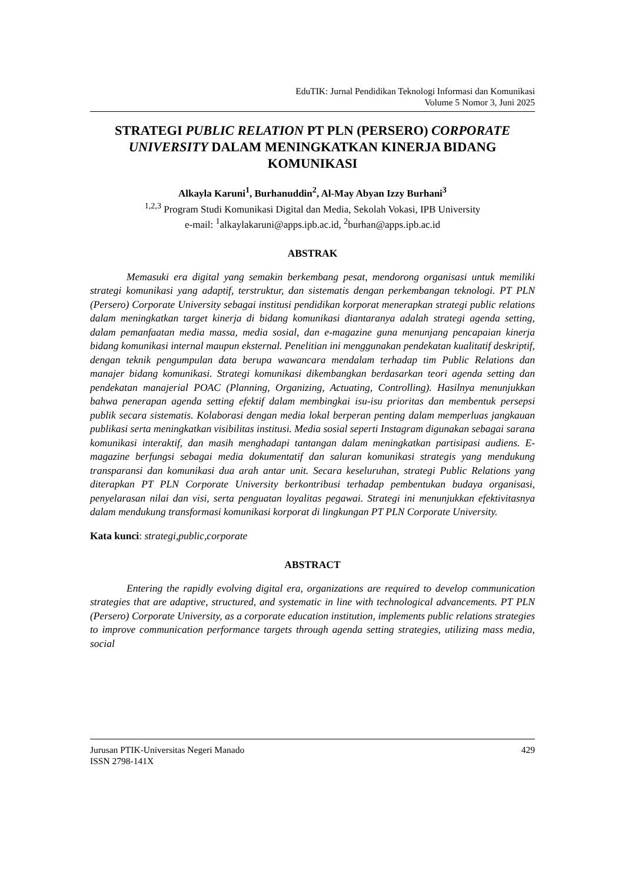EduTIK: Jurnal Pendidikan Teknologi Informasi dan Komunikasi
Volume 5 Nomor 3, Juni 2025
STRATEGI PUBLIC RELATION PT PLN (PERSERO) CORPORATE UNIVERSITY DALAM MENINGKATKAN KINERJA BIDANG KOMUNIKASI
Alkayla Karuni<sup>1</sup>, Burhanuddin<sup>2</sup>, Al-May Abyan Izzy Burhani<sup>3</sup>
<sup>1,2,3</sup> Program Studi Komunikasi Digital dan Media, Sekolah Vokasi, IPB University
e-mail: <sup>1</sup>alkaylakaruni@apps.ipb.ac.id, <sup>2</sup>burhan@apps.ipb.ac.id
ABSTRAK
Memasuki era digital yang semakin berkembang pesat, mendorong organisasi untuk memiliki strategi komunikasi yang adaptif, terstruktur, dan sistematis dengan perkembangan teknologi. PT PLN (Persero) Corporate University sebagai institusi pendidikan korporat menerapkan strategi public relations dalam meningkatkan target kinerja di bidang komunikasi diantaranya adalah strategi agenda setting, dalam pemanfaatan media massa, media sosial, dan e-magazine guna menunjang pencapaian kinerja bidang komunikasi internal maupun eksternal. Penelitian ini menggunakan pendekatan kualitatif deskriptif, dengan teknik pengumpulan data berupa wawancara mendalam terhadap tim Public Relations dan manajer bidang komunikasi. Strategi komunikasi dikembangkan berdasarkan teori agenda setting dan pendekatan manajerial POAC (Planning, Organizing, Actuating, Controlling). Hasilnya menunjukkan bahwa penerapan agenda setting efektif dalam membingkai isu-isu prioritas dan membentuk persepsi publik secara sistematis. Kolaborasi dengan media lokal berperan penting dalam memperluas jangkauan publikasi serta meningkatkan visibilitas institusi. Media sosial seperti Instagram digunakan sebagai sarana komunikasi interaktif, dan masih menghadapi tantangan dalam meningkatkan partisipasi audiens. E-magazine berfungsi sebagai media dokumentatif dan saluran komunikasi strategis yang mendukung transparansi dan komunikasi dua arah antar unit. Secara keseluruhan, strategi Public Relations yang diterapkan PT PLN Corporate University berkontribusi terhadap pembentukan budaya organisasi, penyelarasan nilai dan visi, serta penguatan loyalitas pegawai. Strategi ini menunjukkan efektivitasnya dalam mendukung transformasi komunikasi korporat di lingkungan PT PLN Corporate University.
Kata kunci: strategi,public,corporate
ABSTRACT
Entering the rapidly evolving digital era, organizations are required to develop communication strategies that are adaptive, structured, and systematic in line with technological advancements. PT PLN (Persero) Corporate University, as a corporate education institution, implements public relations strategies to improve communication performance targets through agenda setting strategies, utilizing mass media, social
Jurusan PTIK-Universitas Negeri Manado 429
ISSN 2798-141X